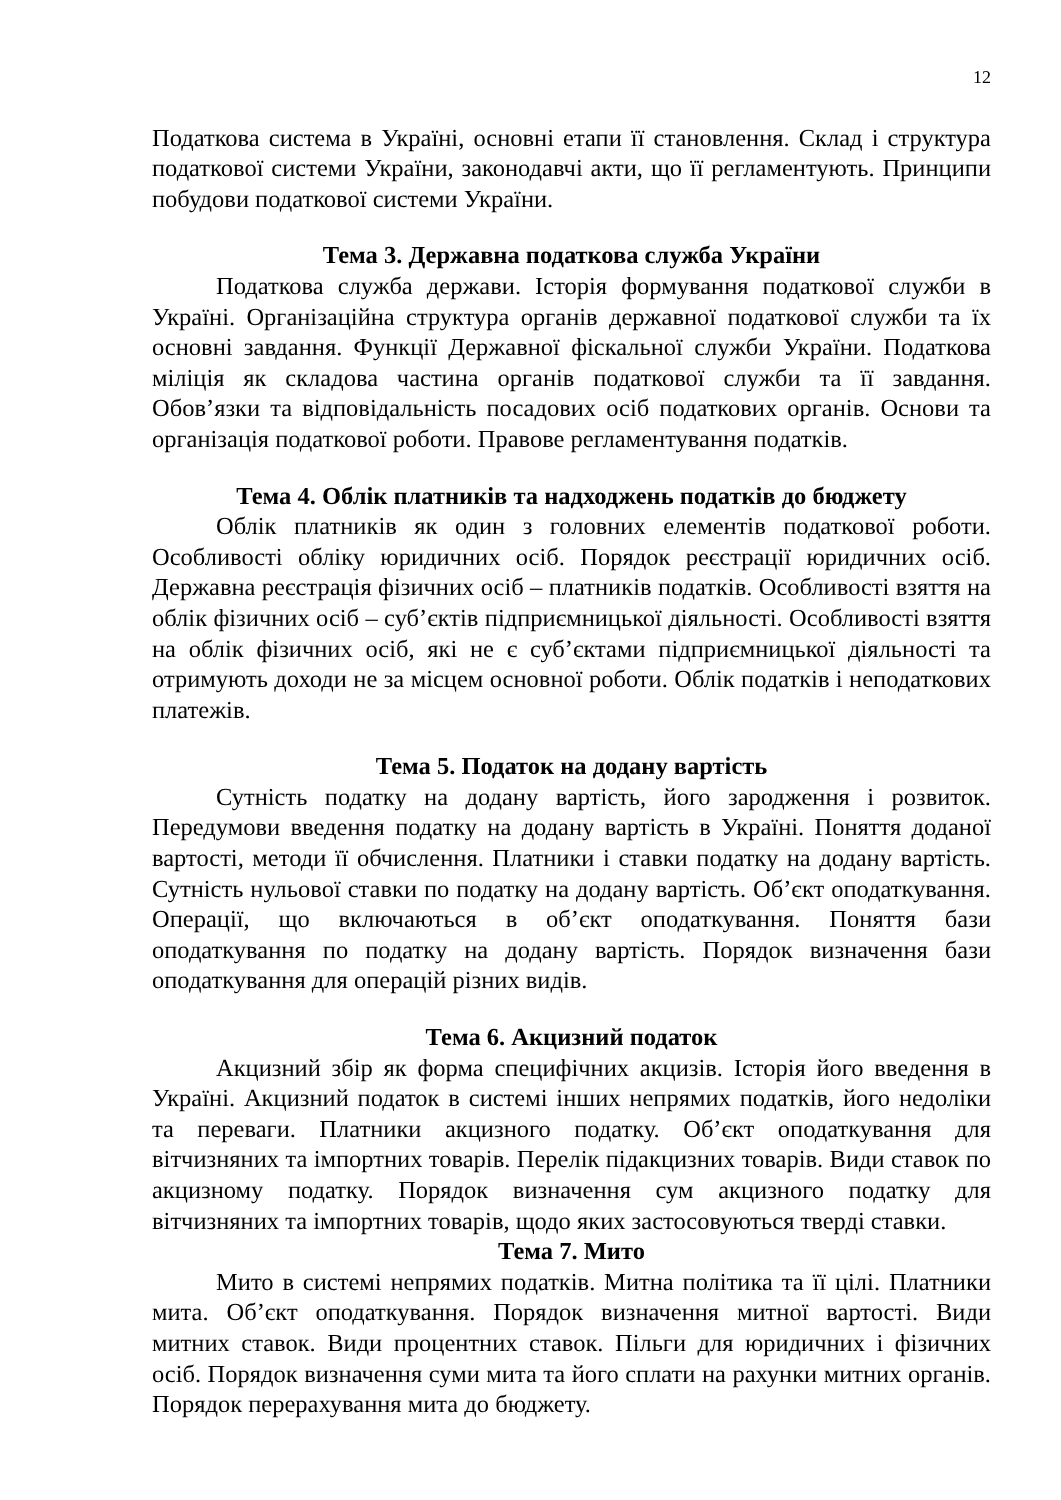12
Податкова система в Україні, основні етапи її становлення. Склад і структура податкової системи України, законодавчі акти, що її регламентують. Принципи побудови податкової системи України.
Тема 3. Державна податкова служба України
Податкова служба держави. Історія формування податкової служби в Україні. Організаційна структура органів державної податкової служби та їх основні завдання. Функції Державної фіскальної служби України. Податкова міліція як складова частина органів податкової служби та її завдання. Обов’язки та відповідальність посадових осіб податкових органів. Основи та організація податкової роботи. Правове регламентування податків.
Тема 4. Облік платників та надходжень податків до бюджету
Облік платників як один з головних елементів податкової роботи. Особливості обліку юридичних осіб. Порядок реєстрації юридичних осіб. Державна реєстрація фізичних осіб – платників податків. Особливості взяття на облік фізичних осіб – суб’єктів підприємницької діяльності. Особливості взяття на облік фізичних осіб, які не є суб’єктами підприємницької діяльності та отримують доходи не за місцем основної роботи. Облік податків і неподаткових платежів.
Тема 5. Податок на додану вартість
Сутність податку на додану вартість, його зародження і розвиток. Передумови введення податку на додану вартість в Україні. Поняття доданої вартості, методи її обчислення. Платники і ставки податку на додану вартість. Сутність нульової ставки по податку на додану вартість. Об’єкт оподаткування. Операції, що включаються в об’єкт оподаткування. Поняття бази оподаткування по податку на додану вартість. Порядок визначення бази оподаткування для операцій різних видів.
Тема 6. Акцизний податок
Акцизний збір як форма специфічних акцизів. Історія його введення в Україні. Акцизний податок в системі інших непрямих податків, його недоліки та переваги. Платники акцизного податку. Об’єкт оподаткування для вітчизняних та імпортних товарів. Перелік підакцизних товарів. Види ставок по акцизному податку. Порядок визначення сум акцизного податку для вітчизняних та імпортних товарів, щодо яких застосовуються тверді ставки.
Тема 7. Мито
Мито в системі непрямих податків. Митна політика та її цілі. Платники мита. Об’єкт оподаткування. Порядок визначення митної вартості. Види митних ставок. Види процентних ставок. Пільги для юридичних і фізичних осіб. Порядок визначення суми мита та його сплати на рахунки митних органів. Порядок перерахування мита до бюджету.